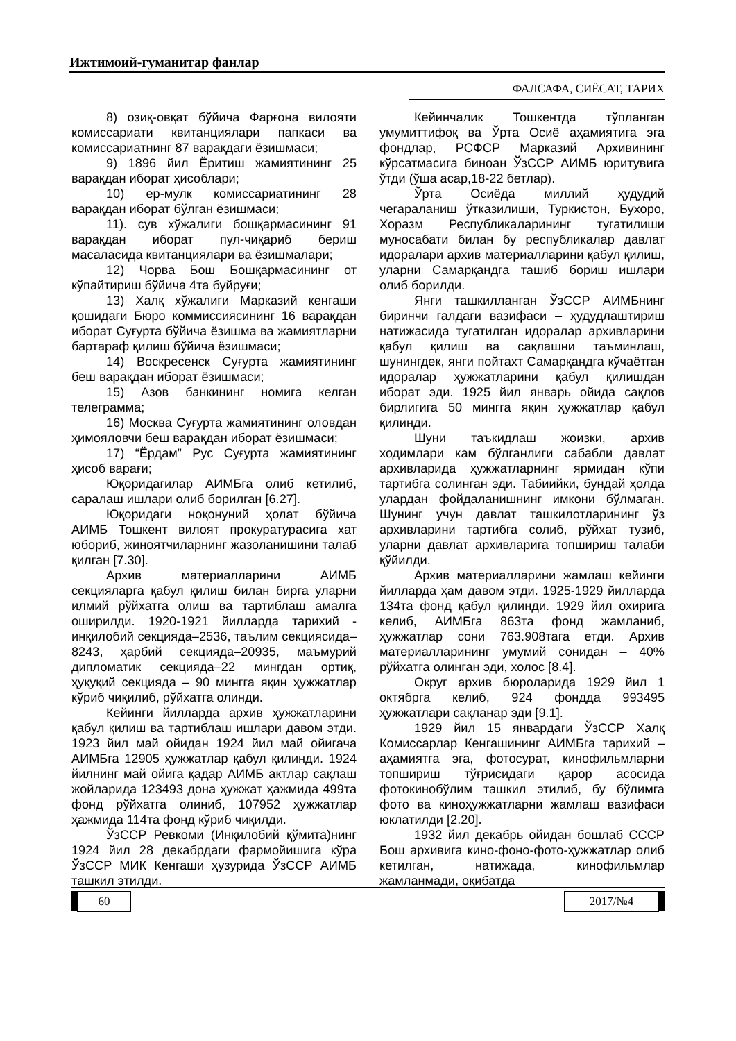Ижтимоий-гуманитар фанлар
ФАЛСАФА, СИЁСАТ, ТАРИХ
8) озиқ-овқат бўйича Фарғона вилояти комиссариати квитанциялари папкаси ва комиссариатнинг 87 варақдаги ёзишмаси;
9) 1896 йил Ёритиш жамиятининг 25 варақдан иборат ҳисоблари;
10) ер-мулк комиссариатининг 28 варақдан иборат бўлган ёзишмаси;
11). сув хўжалиги бошқармасининг 91 варақдан иборат пул-чиқариб бериш масаласида квитанциялари ва ёзишмалари;
12) Чорва Бош Бошқармасининг от кўпайтириш бўйича 4та буйруғи;
13) Халқ хўжалиги Марказий кенгаши қошидаги Бюро коммиссиясининг 16 варақдан иборат Суғурта бўйича ёзишма ва жамиятларни бартараф қилиш бўйича ёзишмаси;
14) Воскресенск Суғурта жамиятининг беш варақдан иборат ёзишмаси;
15) Азов банкининг номига келган телеграмма;
16) Москва Суғурта жамиятининг оловдан ҳимояловчи беш варақдан иборат ёзишмаси;
17) “Ёрдам” Рус Суғурта жамиятининг ҳисоб варағи;
Юқоридагилар АИМБга олиб кетилиб, саралаш ишлари олиб борилган [6.27].
Юқоридаги ноқонуний ҳолат бўйича АИМБ Тошкент вилоят прокуратурасига хат юбориб, жиноятчиларнинг жазоланишини талаб қилган [7.30].
Архив материалларини АИМБ секцияларга қабул қилиш билан бирга уларни илмий рўйхатга олиш ва тартиблаш амалга оширилди. 1920-1921 йилларда тарихий - инқилобий секцияда–2536, таълим секциясида–8243, ҳарбий секцияда–20935, маъмурий дипломатик секцияда–22 мингдан ортиқ, ҳуқуқий секцияда – 90 мингга яқин ҳужжатлар кўриб чиқилиб, рўйхатга олинди.
Кейинги йилларда архив ҳужжатларини қабул қилиш ва тартиблаш ишлари давом этди. 1923 йил май ойидан 1924 йил май ойигача АИМБга 12905 ҳужжатлар қабул қилинди. 1924 йилнинг май ойига қадар АИМБ актлар сақлаш жойларида 123493 дона ҳужжат ҳажмида 499та фонд рўйхатга олиниб, 107952 ҳужжатлар ҳажмида 114та фонд кўриб чиқилди.
ЎзССР Ревкоми (Инқилобий қўмита)нинг 1924 йил 28 декабрдаги фармойишига кўра ЎзССР МИК Кенгаши ҳузурида ЎзССР АИМБ ташкил этилди.
Кейинчалик Тошкентда тўпланган умумиттифоқ ва Ўрта Осиё аҳамиятига эга фондлар, РСФСР Марказий Архивининг кўрсатмасига биноан ЎзССР АИМБ юритувига ўтди (ўша асар,18-22 бетлар).
Ўрта Осиёда миллий ҳудудий чегараланиш ўтказилиши, Туркистон, Бухоро, Хоразм Республикаларининг тугатилиши муносабати билан бу республикалар давлат идоралари архив материалларини қабул қилиш, уларни Самарқандга ташиб бориш ишлари олиб борилди.
Янги ташкилланган ЎзССР АИМБнинг биринчи галдаги вазифаси – ҳудудлаштириш натижасида тугатилган идоралар архивларини қабул қилиш ва сақлашни таъминлаш, шунингдек, янги пойтахт Самарқандга кўчаётган идоралар ҳужжатларини қабул қилишдан иборат эди. 1925 йил январь ойида сақлов бирлигига 50 мингга яқин ҳужжатлар қабул қилинди.
Шуни таъкидлаш жоизки, архив ходимлари кам бўлганлиги сабабли давлат архивларида ҳужжатларнинг ярмидан кўпи тартибга солинган эди. Табиийки, бундай ҳолда улардан фойдаланишнинг имкони бўлмаган. Шунинг учун давлат ташкилотларининг ўз архивларини тартибга солиб, рўйхат тузиб, уларни давлат архивларига топшириш талаби қўйилди.
Архив материалларини жамлаш кейинги йилларда ҳам давом этди. 1925-1929 йилларда 134та фонд қабул қилинди. 1929 йил охирига келиб, АИМБга 863та фонд жамланиб, ҳужжатлар сони 763.908тага етди. Архив материалларининг умумий сонидан – 40% рўйхатга олинган эди, холос [8.4].
Округ архив бюроларида 1929 йил 1 октябрга келиб, 924 фондда 993495 ҳужжатлари сақланар эди [9.1].
1929 йил 15 январдаги ЎзССР Халқ Комиссарлар Кенгашининг АИМБга тарихий – аҳамиятга эга, фотосурат, кинофильмларни топшириш тўғрисидаги қарор асосида фотокинобўлим ташкил этилиб, бу бўлимга фото ва киноҳужжатларни жамлаш вазифаси юклатилди [2.20].
1932 йил декабрь ойидан бошлаб СССР Бош архивига кино-фоно-фото-ҳужжатлар олиб кетилган, натижада, кинофильмлар жамланмади, оқибатда
60 2017/№4